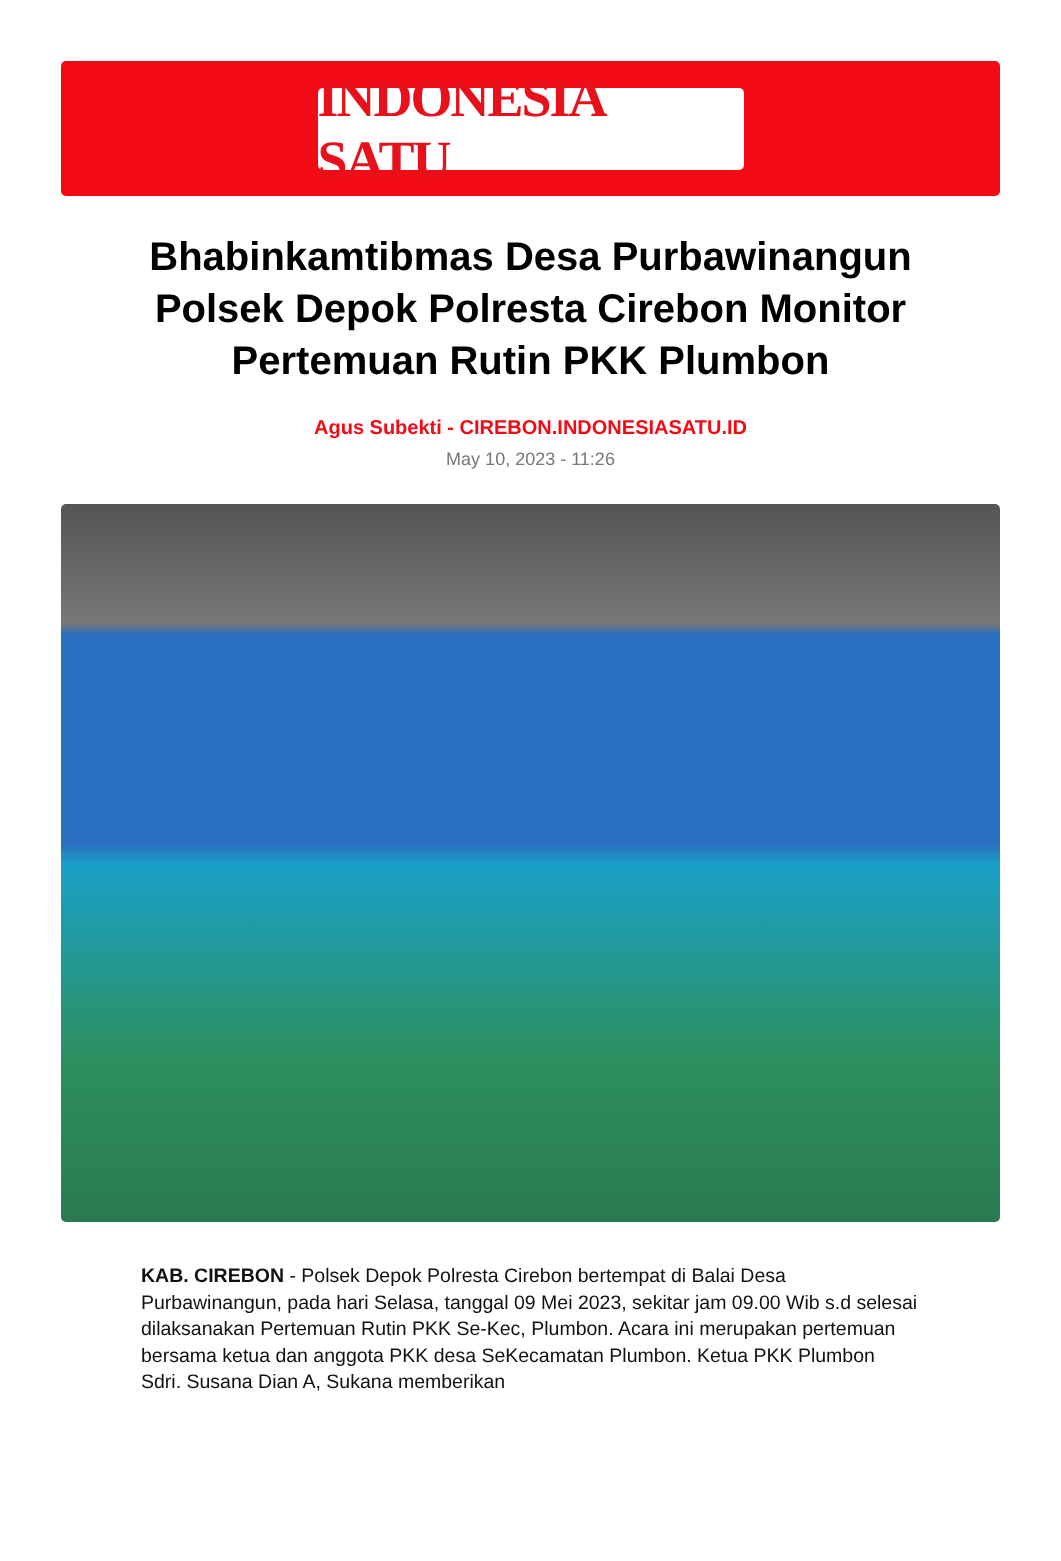INDONESIA SATU
Bhabinkamtibmas Desa Purbawinangun Polsek Depok Polresta Cirebon Monitor Pertemuan Rutin PKK Plumbon
Agus Subekti - CIREBON.INDONESIASATU.ID
May 10, 2023 - 11:26
KAB. CIREBON - Polsek Depok Polresta Cirebon bertempat di Balai Desa Purbawinangun, pada hari Selasa, tanggal 09 Mei 2023, sekitar jam 09.00 Wib s.d selesai dilaksanakan Pertemuan Rutin PKK Se-Kec, Plumbon. Acara ini merupakan pertemuan bersama ketua dan anggota PKK desa SeKecamatan Plumbon. Ketua PKK Plumbon Sdri. Susana Dian A, Sukana memberikan